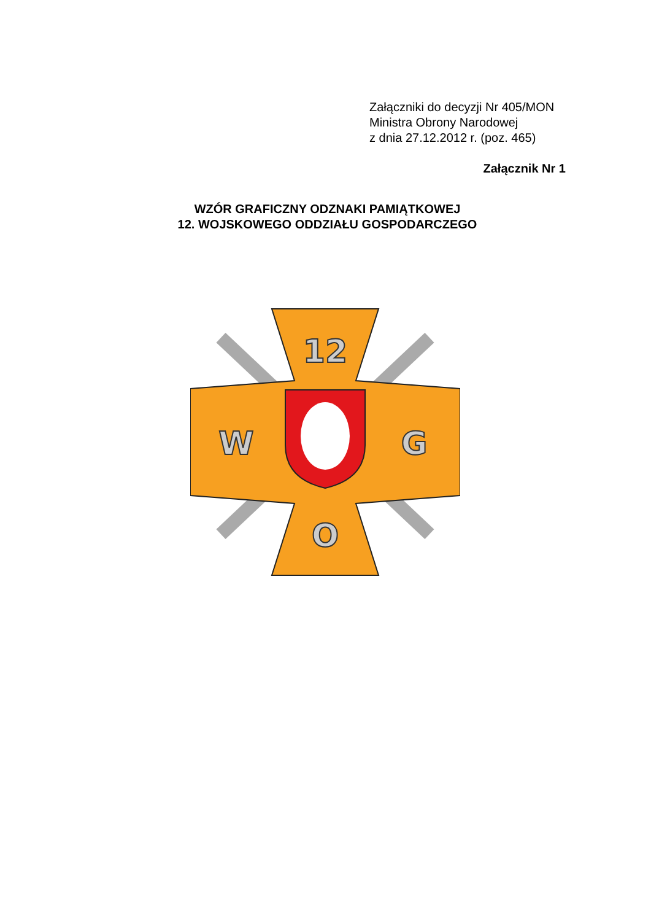Załączniki do decyzji Nr 405/MON
Ministra Obrony Narodowej
z dnia 27.12.2012 r. (poz. 465)
Załącznik Nr 1
WZÓR GRAFICZNY ODZNAKI PAMIĄTKOWEJ
12. WOJSKOWEGO ODDZIAŁU GOSPODARCZEGO
12
W
G
O